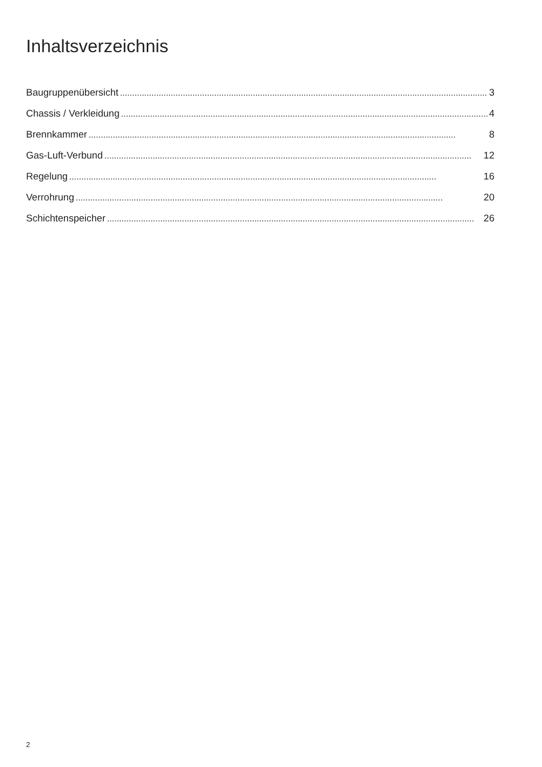Inhaltsverzeichnis
Baugruppenübersicht........................................................................................................................................................ 3
Chassis / Verkleidung........................................................................................................................................................ 4
Brennkammer........................................................................................................................................................ 8
Gas-Luft-Verbund........................................................................................................................................................ 12
Regelung........................................................................................................................................................ 16
Verrohrung........................................................................................................................................................ 20
Schichtenspeicher........................................................................................................................................................ 26
2